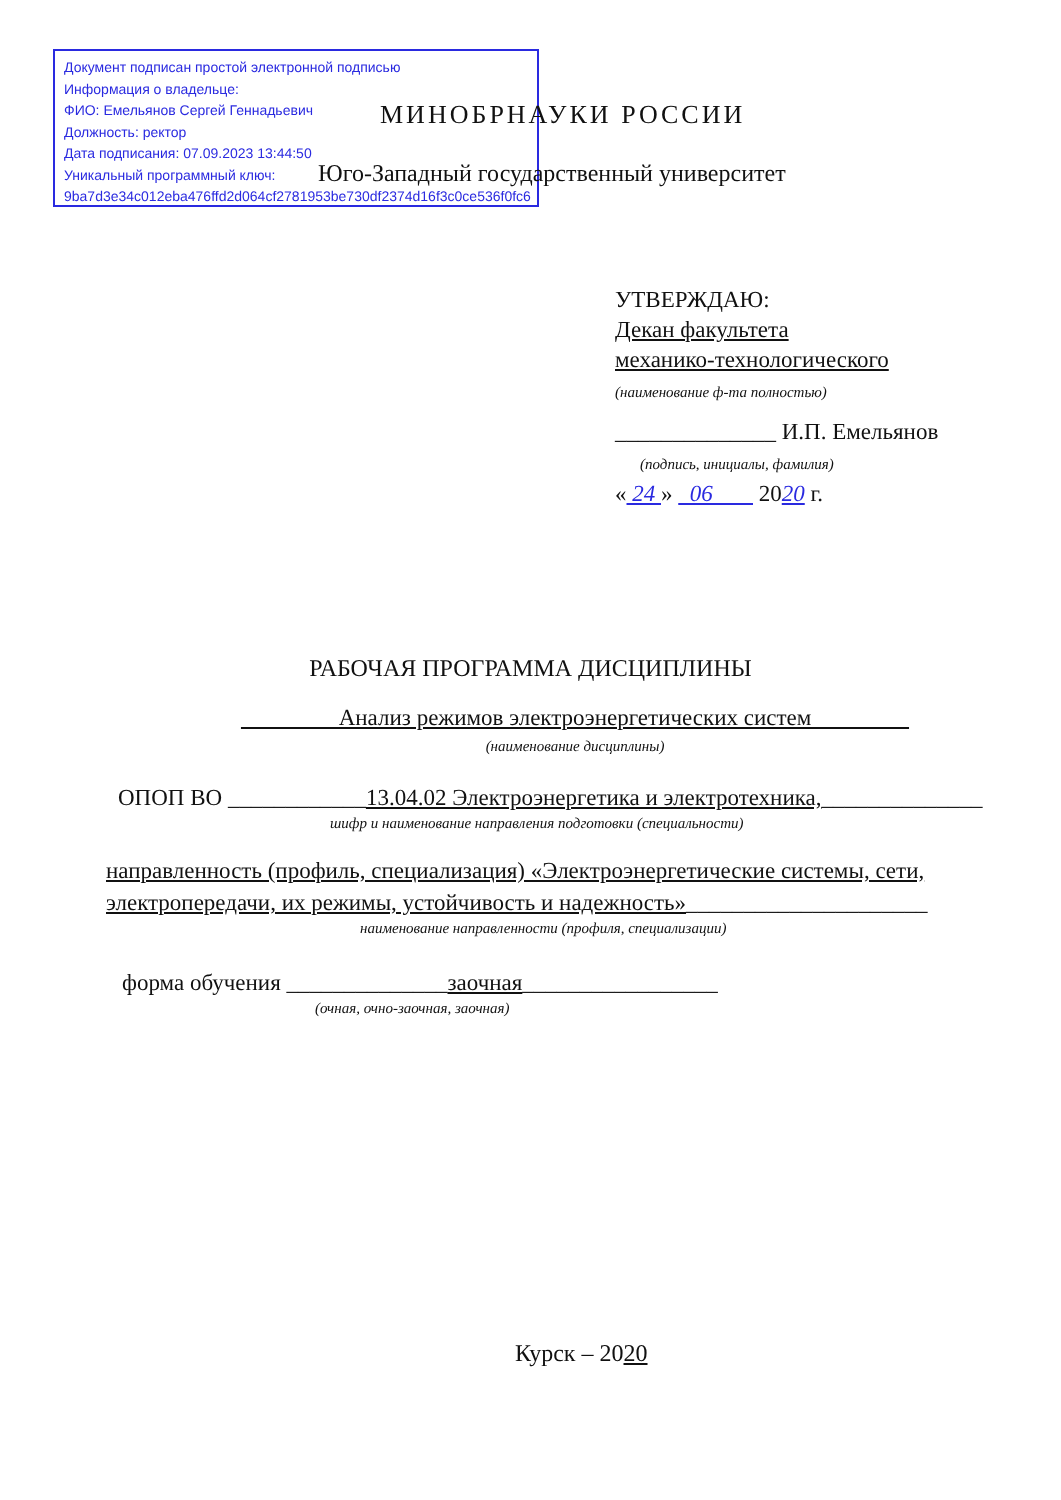Документ подписан простой электронной подписью
Информация о владельце:
ФИО: Емельянов Сергей Геннадьевич
Должность: ректор
Дата подписания: 07.09.2023 13:44:50
Уникальный программный ключ:
9ba7d3e34c012eba476ffd2d064cf2781953be730df2374d16f3c0ce536f0fc6
МИНОБРНАУКИ РОССИИ
Юго-Западный государственный университет
УТВЕРЖДАЮ:
Декан факультета
механико-технологического
(наименование ф-та полностью)
______________ И.П. Емельянов
(подпись, инициалы, фамилия)
« 24 » 06 2020 г.
РАБОЧАЯ ПРОГРАММА ДИСЦИПЛИНЫ
Анализ режимов электроэнергетических систем
(наименование дисциплины)
ОПОП ВО ____________13.04.02 Электроэнергетика и электротехника,______________
шифр и наименование направления подготовки (специальности)
направленность (профиль, специализация) «Электроэнергетические системы, сети, электропередачи, их режимы, устойчивость и надежность»_____________________
наименование направленности (профиля, специализации)
форма обучения ______________заочная_________________
(очная, очно-заочная, заочная)
Курск – 2020